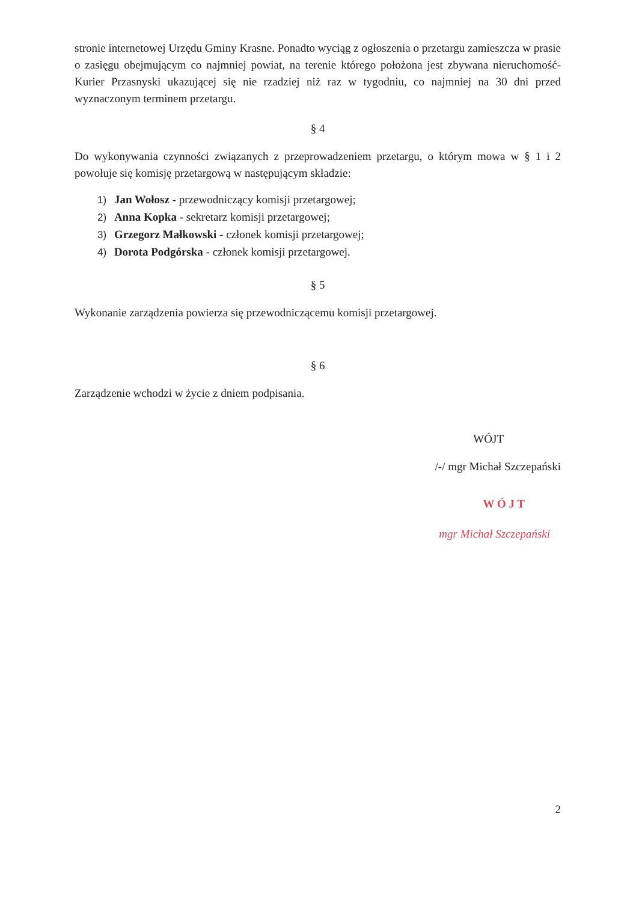stronie internetowej Urzędu Gminy Krasne. Ponadto wyciąg z ogłoszenia o przetargu zamieszcza w prasie o zasięgu obejmującym co najmniej powiat, na terenie którego położona jest zbywana nieruchomość- Kurier Przasnyski ukazującej się nie rzadziej niż raz w tygodniu, co najmniej na 30 dni przed wyznaczonym terminem przetargu.
§ 4
Do wykonywania czynności związanych z przeprowadzeniem przetargu, o którym mowa w § 1 i 2 powołuje się komisję przetargową w następującym składzie:
1) Jan Wołosz - przewodniczący komisji przetargowej;
2) Anna Kopka - sekretarz komisji przetargowej;
3) Grzegorz Małkowski - członek komisji przetargowej;
4) Dorota Podgórska - członek komisji przetargowej.
§ 5
Wykonanie zarządzenia powierza się przewodniczącemu komisji przetargowej.
§ 6
Zarządzenie wchodzi w życie z dniem podpisania.
WÓJT
/-/ mgr Michał Szczepański
W Ó J T
mgr Michał Szczepański
2